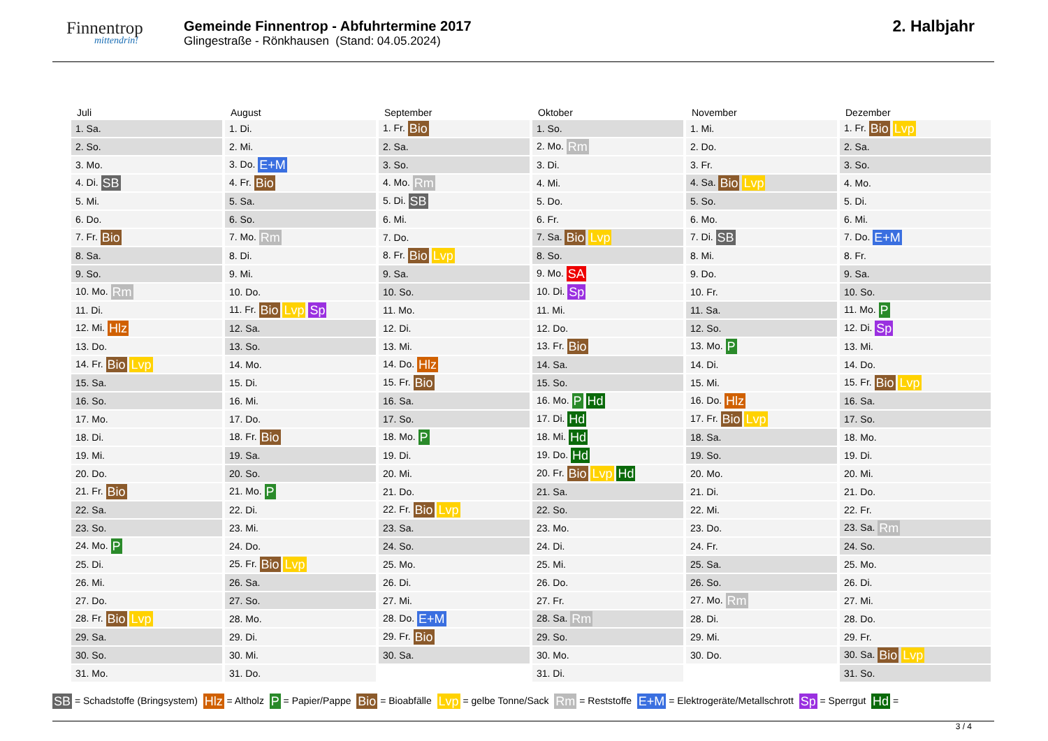Finnentrop
mittendrin!
Gemeinde Finnentrop - Abfuhrtermine 2017
Glingestraße - Rönkhausen (Stand: 04.05.2024)
2. Halbjahr
Juli
| 1. Sa. |
| 2. So. |
| 3. Mo. |
| 4. Di. SB |
| 5. Mi. |
| 6. Do. |
| 7. Fr. Bio |
| 8. Sa. |
| 9. So. |
| 10. Mo. Rm |
| 11. Di. |
| 12. Mi. Hlz |
| 13. Do. |
| 14. Fr. Bio Lvp |
| 15. Sa. |
| 16. So. |
| 17. Mo. |
| 18. Di. |
| 19. Mi. |
| 20. Do. |
| 21. Fr. Bio |
| 22. Sa. |
| 23. So. |
| 24. Mo. P |
| 25. Di. |
| 26. Mi. |
| 27. Do. |
| 28. Fr. Bio Lvp |
| 29. Sa. |
| 30. So. |
| 31. Mo. |
August
| 1. Di. |
| 2. Mi. |
| 3. Do. E+M |
| 4. Fr. Bio |
| 5. Sa. |
| 6. So. |
| 7. Mo. Rm |
| 8. Di. |
| 9. Mi. |
| 10. Do. |
| 11. Fr. Bio Lvp Sp |
| 12. Sa. |
| 13. So. |
| 14. Mo. |
| 15. Di. |
| 16. Mi. |
| 17. Do. |
| 18. Fr. Bio |
| 19. Sa. |
| 20. So. |
| 21. Mo. P |
| 22. Di. |
| 23. Mi. |
| 24. Do. |
| 25. Fr. Bio Lvp |
| 26. Sa. |
| 27. So. |
| 28. Mo. |
| 29. Di. |
| 30. Mi. |
| 31. Do. |
September
| 1. Fr. Bio |
| 2. Sa. |
| 3. So. |
| 4. Mo. Rm |
| 5. Di. SB |
| 6. Mi. |
| 7. Do. |
| 8. Fr. Bio Lvp |
| 9. Sa. |
| 10. So. |
| 11. Mo. |
| 12. Di. |
| 13. Mi. |
| 14. Do. Hlz |
| 15. Fr. Bio |
| 16. Sa. |
| 17. So. |
| 18. Mo. P |
| 19. Di. |
| 20. Mi. |
| 21. Do. |
| 22. Fr. Bio Lvp |
| 23. Sa. |
| 24. So. |
| 25. Mo. |
| 26. Di. |
| 27. Mi. |
| 28. Do. E+M |
| 29. Fr. Bio |
| 30. Sa. |
Oktober
| 1. So. |
| 2. Mo. Rm |
| 3. Di. |
| 4. Mi. |
| 5. Do. |
| 6. Fr. |
| 7. Sa. Bio Lvp |
| 8. So. |
| 9. Mo. SA |
| 10. Di. Sp |
| 11. Mi. |
| 12. Do. |
| 13. Fr. Bio |
| 14. Sa. |
| 15. So. |
| 16. Mo. P Hd |
| 17. Di. Hd |
| 18. Mi. Hd |
| 19. Do. Hd |
| 20. Fr. Bio Lvp Hd |
| 21. Sa. |
| 22. So. |
| 23. Mo. |
| 24. Di. |
| 25. Mi. |
| 26. Do. |
| 27. Fr. |
| 28. Sa. Rm |
| 29. So. |
| 30. Mo. |
| 31. Di. |
November
| 1. Mi. |
| 2. Do. |
| 3. Fr. |
| 4. Sa. Bio Lvp |
| 5. So. |
| 6. Mo. |
| 7. Di. SB |
| 8. Mi. |
| 9. Do. |
| 10. Fr. |
| 11. Sa. |
| 12. So. |
| 13. Mo. P |
| 14. Di. |
| 15. Mi. |
| 16. Do. Hlz |
| 17. Fr. Bio Lvp |
| 18. Sa. |
| 19. So. |
| 20. Mo. |
| 21. Di. |
| 22. Mi. |
| 23. Do. |
| 24. Fr. |
| 25. Sa. |
| 26. So. |
| 27. Mo. Rm |
| 28. Di. |
| 29. Mi. |
| 30. Do. |
Dezember
| 1. Fr. Bio Lvp |
| 2. Sa. |
| 3. So. |
| 4. Mo. |
| 5. Di. |
| 6. Mi. |
| 7. Do. E+M |
| 8. Fr. |
| 9. Sa. |
| 10. So. |
| 11. Mo. P |
| 12. Di. Sp |
| 13. Mi. |
| 14. Do. |
| 15. Fr. Bio Lvp |
| 16. Sa. |
| 17. So. |
| 18. Mo. |
| 19. Di. |
| 20. Mi. |
| 21. Do. |
| 22. Fr. |
| 23. Sa. Rm |
| 24. So. |
| 25. Mo. |
| 26. Di. |
| 27. Mi. |
| 28. Do. |
| 29. Fr. |
| 30. Sa. Bio Lvp |
| 31. So. |
SB = Schadstoffe (Bringsystem) Hlz = Altholz P = Papier/Pappe Bio = Bioabfälle Lvp = gelbe Tonne/Sack Rm = Reststoffe E+M = Elektrogeräte/Metallschrott Sp = Sperrgut Hd =
3 / 4